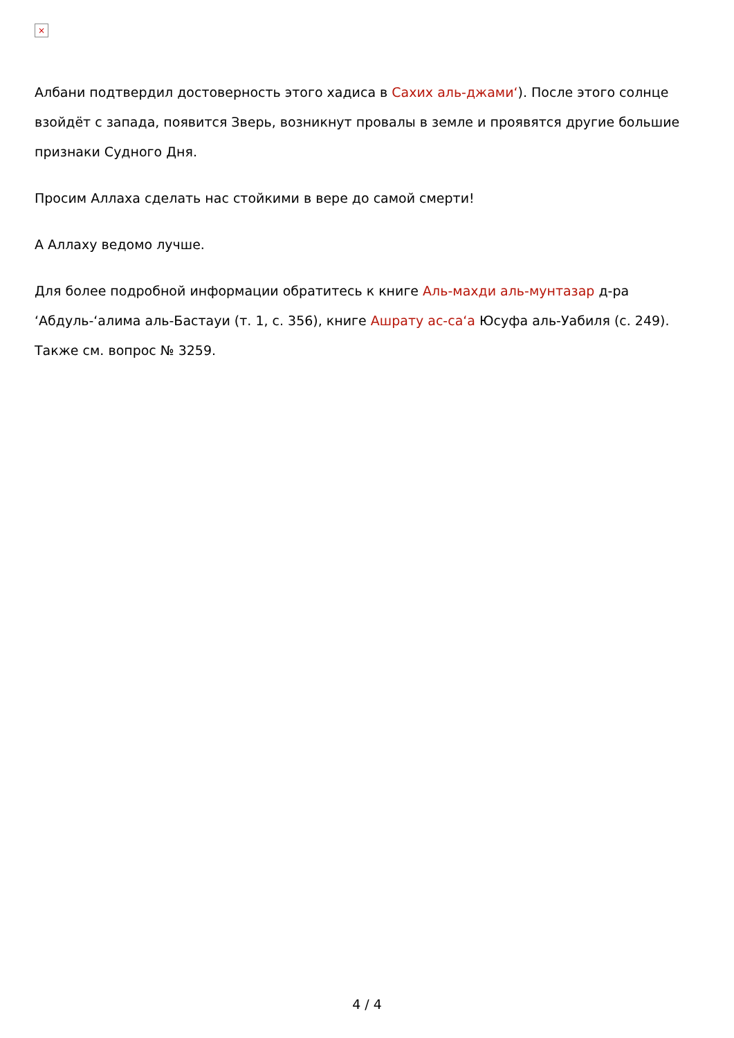×
Албани подтвердил достоверность этого хадиса в Сахих аль-джами‘). После этого солнце взойдёт с запада, появится Зверь, возникнут провалы в земле и проявятся другие большие признаки Судного Дня.
Просим Аллаха сделать нас стойкими в вере до самой смерти!
А Аллаху ведомо лучше.
Для более подробной информации обратитесь к книге Аль-махди аль-мунтазар д-ра ‘Абдуль-‘алима аль-Бастауи (т. 1, с. 356), книге Ашрату ас-са‘а Юсуфа аль-Уабиля (с. 249). Также см. вопрос № 3259.
4 / 4